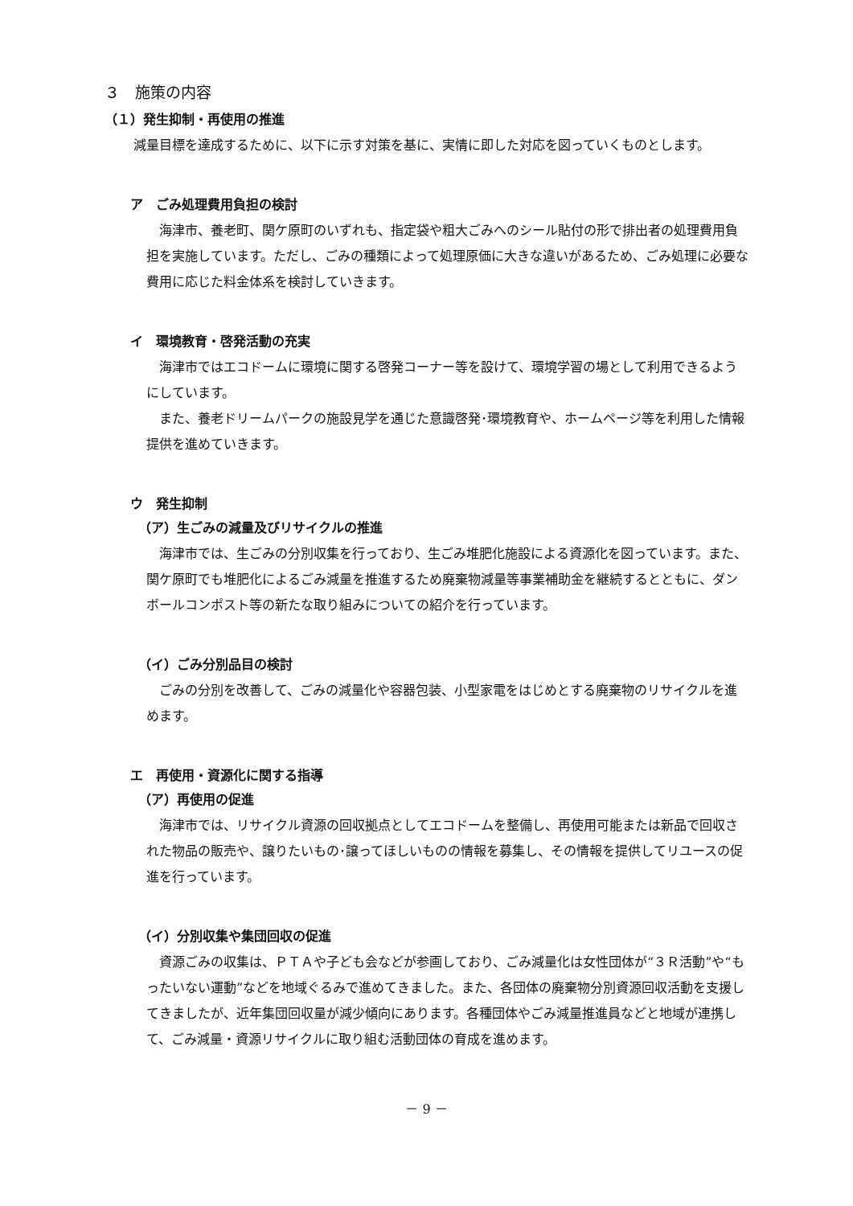３　施策の内容
（１）発生抑制・再使用の推進
減量目標を達成するために、以下に示す対策を基に、実情に即した対応を図っていくものとします。
ア　ごみ処理費用負担の検討
海津市、養老町、関ケ原町のいずれも、指定袋や粗大ごみへのシール貼付の形で排出者の処理費用負担を実施しています。ただし、ごみの種類によって処理原価に大きな違いがあるため、ごみ処理に必要な費用に応じた料金体系を検討していきます。
イ　環境教育・啓発活動の充実
海津市ではエコドームに環境に関する啓発コーナー等を設けて、環境学習の場として利用できるようにしています。
また、養老ドリームパークの施設見学を通じた意識啓発･環境教育や、ホームページ等を利用した情報提供を進めていきます。
ウ　発生抑制
（ア）生ごみの減量及びリサイクルの推進
海津市では、生ごみの分別収集を行っており、生ごみ堆肥化施設による資源化を図っています。また、関ケ原町でも堆肥化によるごみ減量を推進するため廃棄物減量等事業補助金を継続するとともに、ダンボールコンポスト等の新たな取り組みについての紹介を行っています。
（イ）ごみ分別品目の検討
ごみの分別を改善して、ごみの減量化や容器包装、小型家電をはじめとする廃棄物のリサイクルを進めます。
エ　再使用・資源化に関する指導
（ア）再使用の促進
海津市では、リサイクル資源の回収拠点としてエコドームを整備し、再使用可能または新品で回収された物品の販売や、譲りたいもの･譲ってほしいものの情報を募集し、その情報を提供してリユースの促進を行っています。
（イ）分別収集や集団回収の促進
資源ごみの収集は、ＰＴＡや子ども会などが参画しており、ごみ減量化は女性団体が“３Ｒ活動”や“もったいない運動”などを地域ぐるみで進めてきました。また、各団体の廃棄物分別資源回収活動を支援してきましたが、近年集団回収量が減少傾向にあります。各種団体やごみ減量推進員などと地域が連携して、ごみ減量・資源リサイクルに取り組む活動団体の育成を進めます。
－ 9 －